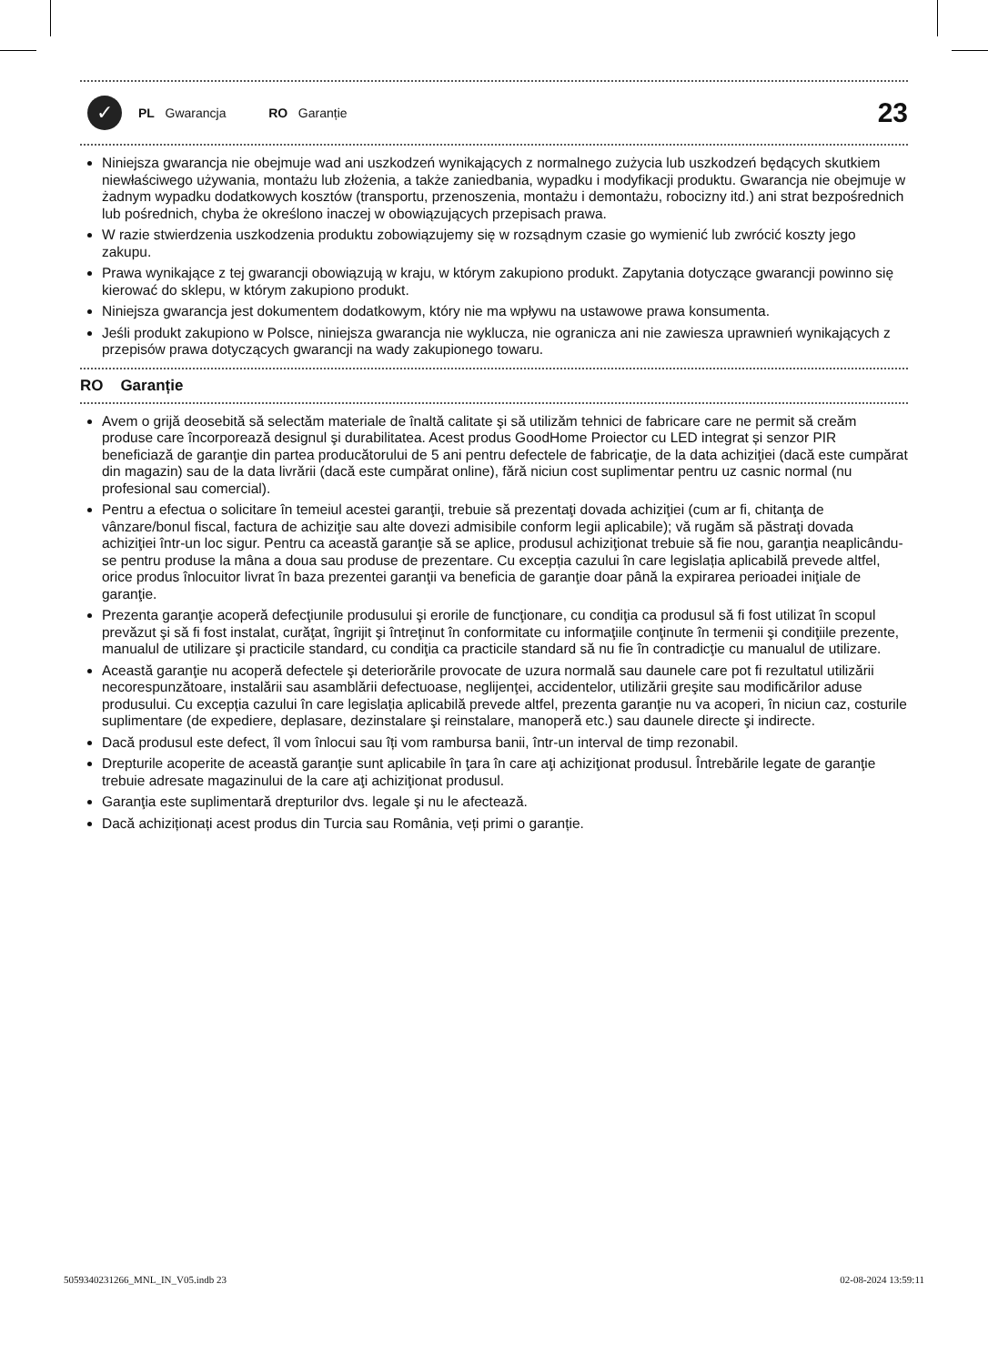✓
PL Gwarancja RO Garanție 23
Niniejsza gwarancja nie obejmuje wad ani uszkodzeń wynikających z normalnego zużycia lub uszkodzeń będących skutkiem niewłaściwego używania, montażu lub złożenia, a także zaniedbania, wypadku i modyfikacji produktu. Gwarancja nie obejmuje w żadnym wypadku dodatkowych kosztów (transportu, przenoszenia, montażu i demontażu, robocizny itd.) ani strat bezpośrednich lub pośrednich, chyba że określono inaczej w obowiązujących przepisach prawa.
W razie stwierdzenia uszkodzenia produktu zobowiązujemy się w rozsądnym czasie go wymienić lub zwrócić koszty jego zakupu.
Prawa wynikające z tej gwarancji obowiązują w kraju, w którym zakupiono produkt. Zapytania dotyczące gwarancji powinno się kierować do sklepu, w którym zakupiono produkt.
Niniejsza gwarancja jest dokumentem dodatkowym, który nie ma wpływu na ustawowe prawa konsumenta.
Jeśli produkt zakupiono w Polsce, niniejsza gwarancja nie wyklucza, nie ogranicza ani nie zawiesza uprawnień wynikających z przepisów prawa dotyczących gwarancji na wady zakupionego towaru.
RO Garanție
Avem o grijă deosebită să selectăm materiale de înaltă calitate şi să utilizăm tehnici de fabricare care ne permit să creăm produse care încorporează designul şi durabilitatea. Acest produs GoodHome Proiector cu LED integrat și senzor PIR beneficiază de garanţie din partea producătorului de 5 ani pentru defectele de fabricaţie, de la data achiziţiei (dacă este cumpărat din magazin) sau de la data livrării (dacă este cumpărat online), fără niciun cost suplimentar pentru uz casnic normal (nu profesional sau comercial).
Pentru a efectua o solicitare în temeiul acestei garanţii, trebuie să prezentaţi dovada achiziţiei (cum ar fi, chitanţa de vânzare/bonul fiscal, factura de achiziţie sau alte dovezi admisibile conform legii aplicabile); vă rugăm să păstraţi dovada achiziţiei într-un loc sigur. Pentru ca această garanţie să se aplice, produsul achiziţionat trebuie să fie nou, garanţia neaplicându-se pentru produse la mâna a doua sau produse de prezentare. Cu excepția cazului în care legislația aplicabilă prevede altfel, orice produs înlocuitor livrat în baza prezentei garanţii va beneficia de garanţie doar până la expirarea perioadei iniţiale de garanţie.
Prezenta garanţie acoperă defecţiunile produsului şi erorile de funcţionare, cu condiţia ca produsul să fi fost utilizat în scopul prevăzut şi să fi fost instalat, curăţat, îngrijit şi întreţinut în conformitate cu informaţiile conţinute în termenii şi condiţiile prezente, manualul de utilizare şi practicile standard, cu condiţia ca practicile standard să nu fie în contradicţie cu manualul de utilizare.
Această garanţie nu acoperă defectele şi deteriorările provocate de uzura normală sau daunele care pot fi rezultatul utilizării necorespunzătoare, instalării sau asamblării defectuoase, neglijenţei, accidentelor, utilizării greşite sau modificărilor aduse produsului. Cu excepția cazului în care legislația aplicabilă prevede altfel, prezenta garanţie nu va acoperi, în niciun caz, costurile suplimentare (de expediere, deplasare, dezinstalare şi reinstalare, manoperă etc.) sau daunele directe şi indirecte.
Dacă produsul este defect, îl vom înlocui sau îți vom rambursa banii, într-un interval de timp rezonabil.
Drepturile acoperite de această garanţie sunt aplicabile în ţara în care aţi achiziţionat produsul. Întrebările legate de garanţie trebuie adresate magazinului de la care aţi achiziţionat produsul.
Garanţia este suplimentară drepturilor dvs. legale şi nu le afectează.
Dacă achiziționați acest produs din Turcia sau România, veți primi o garanție.
5059340231266_MNL_IN_V05.indb 23 02-08-2024 13:59:11